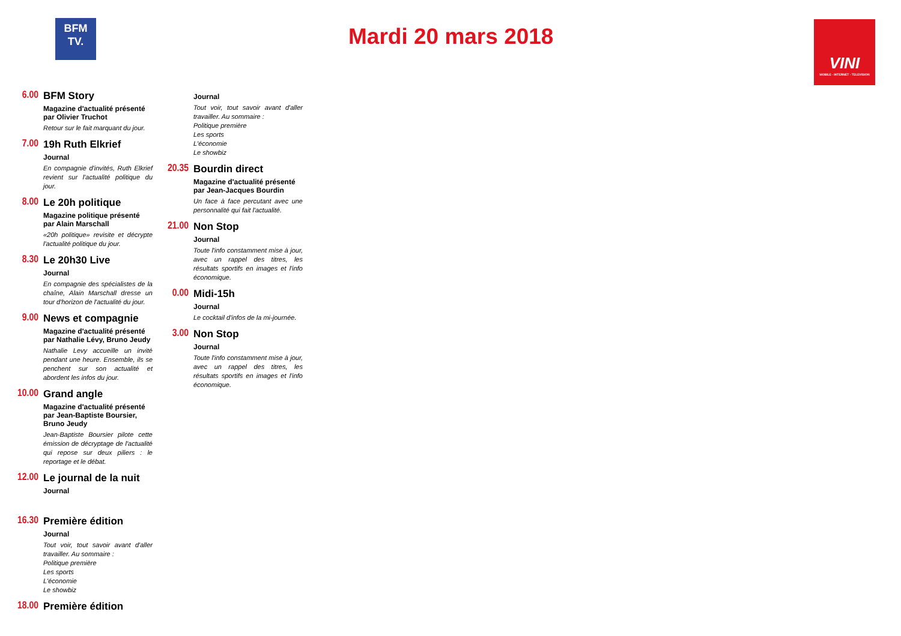BFM
TV.
Mardi 20 mars 2018
VINI
MOBILE - INTERNET - TELEVISION
6.00 BFM Story
Magazine d'actualité présenté par Olivier Truchot
Retour sur le fait marquant du jour.
7.00 19h Ruth Elkrief
Journal
En compagnie d'invités, Ruth Elkrief revient sur l'actualité politique du jour.
8.00 Le 20h politique
Magazine politique présenté par Alain Marschall
«20h politique» revisite et décrypte l'actualité politique du jour.
8.30 Le 20h30 Live
Journal
En compagnie des spécialistes de la chaîne, Alain Marschall dresse un tour d'horizon de l'actualité du jour.
9.00 News et compagnie
Magazine d'actualité présenté par Nathalie Lévy, Bruno Jeudy
Nathalie Levy accueille un invité pendant une heure. Ensemble, ils se penchent sur son actualité et abordent les infos du jour.
10.00
Grand angle
Magazine d'actualité présenté par Jean-Baptiste Boursier, Bruno Jeudy
Jean-Baptiste Boursier pilote cette émission de décryptage de l'actualité qui repose sur deux piliers : le reportage et le débat.
12.00
Le journal de la nuit
Journal
16.30
Première édition
Journal
Tout voir, tout savoir avant d'aller travailler. Au sommaire :
Politique première
Les sports
L'économie
Le showbiz
18.00
Première édition
Journal
Tout voir, tout savoir avant d'aller travailler. Au sommaire :
Politique première
Les sports
L'économie
Le showbiz
20.35
Bourdin direct
Magazine d'actualité présenté par Jean-Jacques Bourdin
Un face à face percutant avec une personnalité qui fait l'actualité.
21.00
Non Stop
Journal
Toute l'info constamment mise à jour, avec un rappel des titres, les résultats sportifs en images et l'info économique.
0.00 Midi-15h
Journal
Le cocktail d'infos de la mi-journée.
3.00 Non Stop
Journal
Toute l'info constamment mise à jour, avec un rappel des titres, les résultats sportifs en images et l'info économique.